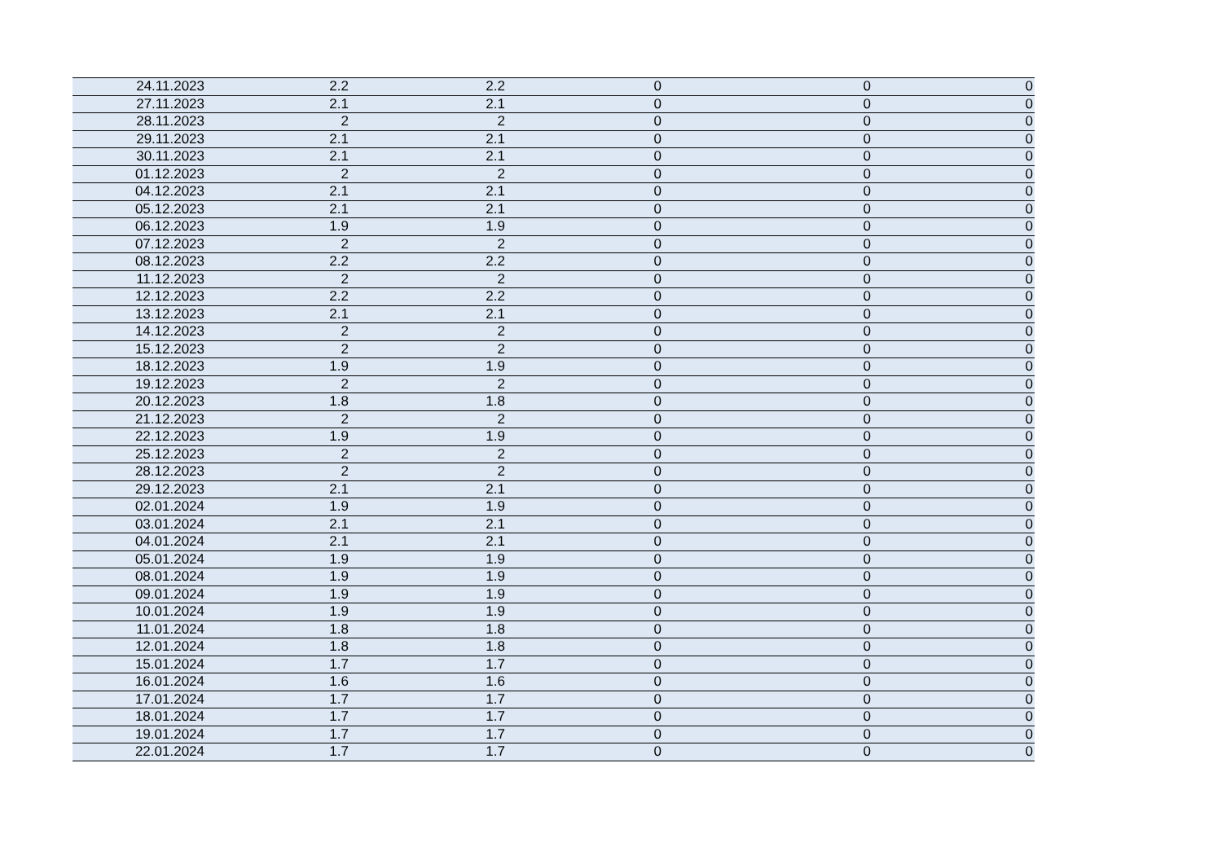| 24.11.2023 | 2.2 | 2.2 | 0 | 0 | 0 |
| 27.11.2023 | 2.1 | 2.1 | 0 | 0 | 0 |
| 28.11.2023 | 2 | 2 | 0 | 0 | 0 |
| 29.11.2023 | 2.1 | 2.1 | 0 | 0 | 0 |
| 30.11.2023 | 2.1 | 2.1 | 0 | 0 | 0 |
| 01.12.2023 | 2 | 2 | 0 | 0 | 0 |
| 04.12.2023 | 2.1 | 2.1 | 0 | 0 | 0 |
| 05.12.2023 | 2.1 | 2.1 | 0 | 0 | 0 |
| 06.12.2023 | 1.9 | 1.9 | 0 | 0 | 0 |
| 07.12.2023 | 2 | 2 | 0 | 0 | 0 |
| 08.12.2023 | 2.2 | 2.2 | 0 | 0 | 0 |
| 11.12.2023 | 2 | 2 | 0 | 0 | 0 |
| 12.12.2023 | 2.2 | 2.2 | 0 | 0 | 0 |
| 13.12.2023 | 2.1 | 2.1 | 0 | 0 | 0 |
| 14.12.2023 | 2 | 2 | 0 | 0 | 0 |
| 15.12.2023 | 2 | 2 | 0 | 0 | 0 |
| 18.12.2023 | 1.9 | 1.9 | 0 | 0 | 0 |
| 19.12.2023 | 2 | 2 | 0 | 0 | 0 |
| 20.12.2023 | 1.8 | 1.8 | 0 | 0 | 0 |
| 21.12.2023 | 2 | 2 | 0 | 0 | 0 |
| 22.12.2023 | 1.9 | 1.9 | 0 | 0 | 0 |
| 25.12.2023 | 2 | 2 | 0 | 0 | 0 |
| 28.12.2023 | 2 | 2 | 0 | 0 | 0 |
| 29.12.2023 | 2.1 | 2.1 | 0 | 0 | 0 |
| 02.01.2024 | 1.9 | 1.9 | 0 | 0 | 0 |
| 03.01.2024 | 2.1 | 2.1 | 0 | 0 | 0 |
| 04.01.2024 | 2.1 | 2.1 | 0 | 0 | 0 |
| 05.01.2024 | 1.9 | 1.9 | 0 | 0 | 0 |
| 08.01.2024 | 1.9 | 1.9 | 0 | 0 | 0 |
| 09.01.2024 | 1.9 | 1.9 | 0 | 0 | 0 |
| 10.01.2024 | 1.9 | 1.9 | 0 | 0 | 0 |
| 11.01.2024 | 1.8 | 1.8 | 0 | 0 | 0 |
| 12.01.2024 | 1.8 | 1.8 | 0 | 0 | 0 |
| 15.01.2024 | 1.7 | 1.7 | 0 | 0 | 0 |
| 16.01.2024 | 1.6 | 1.6 | 0 | 0 | 0 |
| 17.01.2024 | 1.7 | 1.7 | 0 | 0 | 0 |
| 18.01.2024 | 1.7 | 1.7 | 0 | 0 | 0 |
| 19.01.2024 | 1.7 | 1.7 | 0 | 0 | 0 |
| 22.01.2024 | 1.7 | 1.7 | 0 | 0 | 0 |